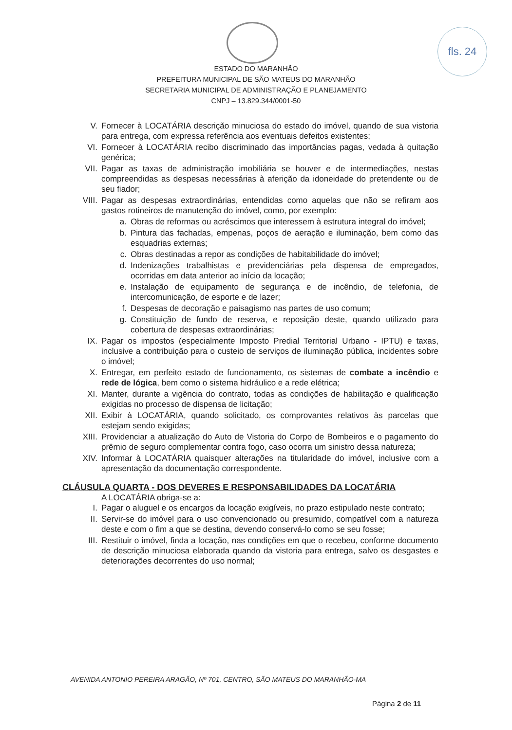fls. 24
ESTADO DO MARANHÃO
PREFEITURA MUNICIPAL DE SÃO MATEUS DO MARANHÃO
SECRETARIA MUNICIPAL DE ADMINISTRAÇÃO E PLANEJAMENTO
CNPJ – 13.829.344/0001-50
V. Fornecer à LOCATÁRIA descrição minuciosa do estado do imóvel, quando de sua vistoria para entrega, com expressa referência aos eventuais defeitos existentes;
VI. Fornecer à LOCATÁRIA recibo discriminado das importâncias pagas, vedada à quitação genérica;
VII. Pagar as taxas de administração imobiliária se houver e de intermediações, nestas compreendidas as despesas necessárias à aferição da idoneidade do pretendente ou de seu fiador;
VIII. Pagar as despesas extraordinárias, entendidas como aquelas que não se refiram aos gastos rotineiros de manutenção do imóvel, como, por exemplo:
a. Obras de reformas ou acréscimos que interessem à estrutura integral do imóvel;
b. Pintura das fachadas, empenas, poços de aeração e iluminação, bem como das esquadrias externas;
c. Obras destinadas a repor as condições de habitabilidade do imóvel;
d. Indenizações trabalhistas e previdenciárias pela dispensa de empregados, ocorridas em data anterior ao início da locação;
e. Instalação de equipamento de segurança e de incêndio, de telefonia, de intercomunicação, de esporte e de lazer;
f. Despesas de decoração e paisagismo nas partes de uso comum;
g. Constituição de fundo de reserva, e reposição deste, quando utilizado para cobertura de despesas extraordinárias;
IX. Pagar os impostos (especialmente Imposto Predial Territorial Urbano - IPTU) e taxas, inclusive a contribuição para o custeio de serviços de iluminação pública, incidentes sobre o imóvel;
X. Entregar, em perfeito estado de funcionamento, os sistemas de combate a incêndio e rede de lógica, bem como o sistema hidráulico e a rede elétrica;
XI. Manter, durante a vigência do contrato, todas as condições de habilitação e qualificação exigidas no processo de dispensa de licitação;
XII. Exibir à LOCATÁRIA, quando solicitado, os comprovantes relativos às parcelas que estejam sendo exigidas;
XIII. Providenciar a atualização do Auto de Vistoria do Corpo de Bombeiros e o pagamento do prêmio de seguro complementar contra fogo, caso ocorra um sinistro dessa natureza;
XIV. Informar à LOCATÁRIA quaisquer alterações na titularidade do imóvel, inclusive com a apresentação da documentação correspondente.
CLÁUSULA QUARTA - DOS DEVERES E RESPONSABILIDADES DA LOCATÁRIA
A LOCATÁRIA obriga-se a:
I. Pagar o aluguel e os encargos da locação exigíveis, no prazo estipulado neste contrato;
II. Servir-se do imóvel para o uso convencionado ou presumido, compatível com a natureza deste e com o fim a que se destina, devendo conservá-lo como se seu fosse;
III. Restituir o imóvel, finda a locação, nas condições em que o recebeu, conforme documento de descrição minuciosa elaborada quando da vistoria para entrega, salvo os desgastes e deteriorações decorrentes do uso normal;
AVENIDA ANTONIO PEREIRA ARAGÃO, Nº 701, CENTRO, SÃO MATEUS DO MARANHÃO-MA
Página 2 de 11